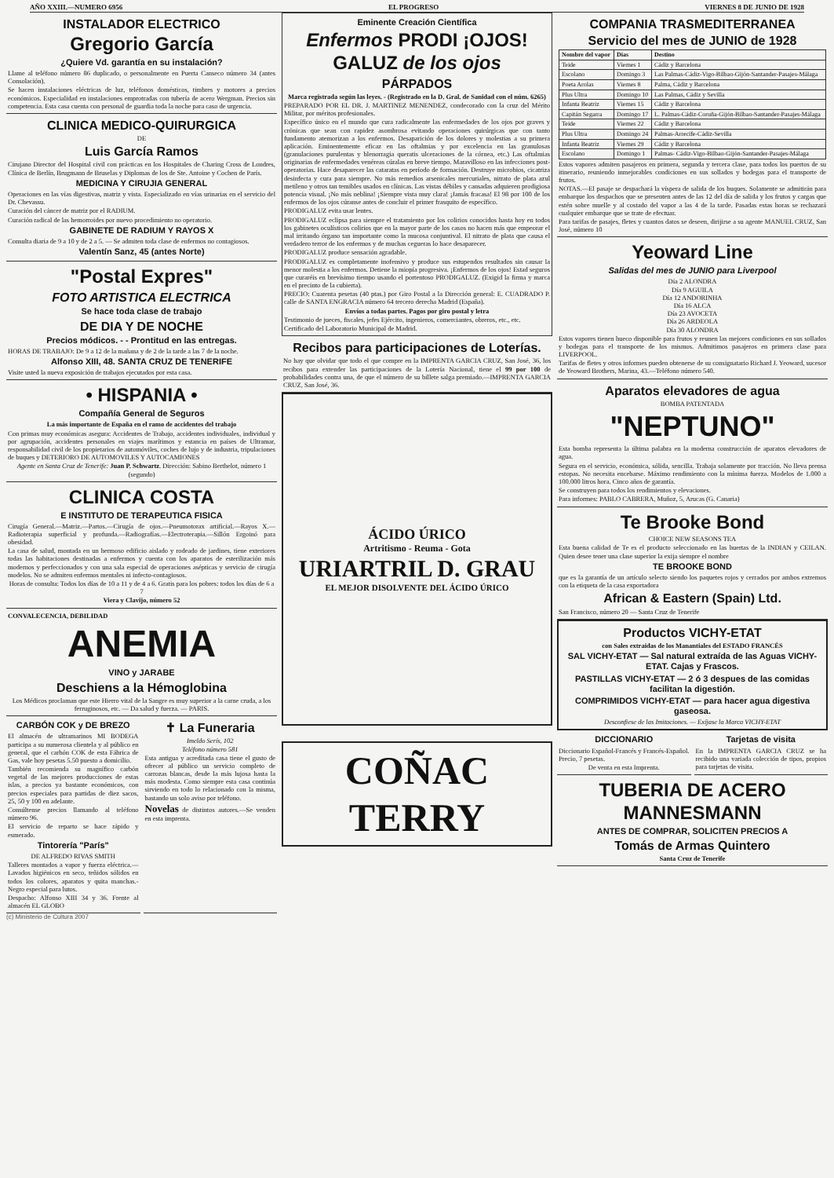AÑO XXIII.—NUMERO 6956 EL PROGRESO VIERNES 8 DE JUNIO DE 1928
INSTALADOR ELECTRICO
Gregorio García
¿Quiere Vd. garantía en su instalación?
Llame al teléfono número 86 duplicado, o personalmente en Puerta Canseco número 34 (antes Consolación).
Se hacen instalaciones eléctricas de luz, teléfonos domésticos, timbres y motores a precios económicos. Especialidad en instalaciones emprotradas con tubería de acero Wergman. Precios sin competencia. Esta casa cuenta con personal de guardia toda la noche para caso de urgencia.
CLINICA MEDICO-QUIRURGICA
DE
Luis García Ramos
Cirujano Director del Hospital civil con prácticas en los Hospitales de Charing Cross de Londres, Clínica de Berlín, Brugmann de Bruselas y Diplomas de los de Ste. Antoine y Cochen de París.
MEDICINA Y CIRUJIA GENERAL
Operaciones en las vías digestivas, matriz y vista. Especializado en vías urinarias en el servicio del Dr. Chevassu.
Curación del cáncer de matriz por el RADIUM.
Curación radical de las hemorroides por nuevo procedimiento no operatorio.
GABINETE DE RADIUM Y RAYOS X
Consulta diaria de 9 a 10 y de 2 a 5. — Se admiten toda clase de enfermos no contagiosos.
Valentín Sanz, 45 (antes Norte)
"Postal Expres"
FOTO ARTISTICA ELECTRICA
Se hace toda clase de trabajo
DE DIA Y DE NOCHE
Precios módicos. - - Prontitud en las entregas.
HORAS DE TRABAJO: De 9 a 12 de la mañana y de 2 de la tarde a las 7 de la noche.
Alfonso XIII, 48. SANTA CRUZ DE TENERIFE
Visite usted la nueva exposición de trabajos ejecutados por esta casa.
• HISPANIA •
Compañía General de Seguros
La más importante de España en el ramo de accidentes del trabajo
Con primas muy económicas asegura: Accidentes de Trabajo, accidentes individuales, individual y por agrupación, accidentes personales en viajes marítimos y estancia en países de Ultramar, responsabilidad civil de los propietarios de automóviles, coches de lujo y de industria, tripulaciones de buques y DETERIORO DE AUTOMOVILES Y AUTOCAMIONES
Agente en Santa Cruz de Tenerife: Juan P. Schwartz. Dirección: Sabino Berthelot, número 1 (segundo)
CLINICA COSTA
E INSTITUTO DE TERAPEUTICA FISICA
Cirugía General.—Matriz.—Partos.—Cirugía de ojos.—Pneumotorax artificial.—Rayos X.—Radioterapia superficial y profunda.—Radiografías.—Electroterapia.—Sillón Ergoinó para obesidad.
La casa de salud, montada en un hermoso edificio aislado y rodeado de jardines, tiene exteriores todas las habitaciones destinadas a enfermos y cuenta con los aparatos de esterilización más modernos y perfeccionados y con una sala especial de operaciones asépticas y servicio de cirugía modelos. No se admiten enfermos mentales ni infecto-contagiosos.
Horas de consulta: Todos los días de 10 a 11 y de 4 a 6. Gratis para los pobres: todos los días de 6 a 7
Viera y Clavijo, número 52
CONVALECENCIA, DEBILIDAD
ANEMIA
VINO y JARABE
Deschiens a la Hémoglobina
Los Médicos proclaman que este Hierro vital de la Sangre es muy superior a la carne cruda, a los ferruginosos, etc. — Da salud y fuerza. — PARIS.
CARBÓN COK y DE BREZO
El almacén de ultramarinos MI BODEGA participa a su numerosa clientela y al público en general, que el carbón COK de esta Fábrica de Gas, vale hoy pesetas 5.50 puesto a domicilio.
También recomienda su magnífico carbón vegetal de las mejores producciones de estas islas, a precios ya bastante económicos, con precios especiales para partidas de diez sacos, 25, 50 y 100 en adelante.
Consúltense precios llamando al teléfono número 96.
El servicio de reparto se hace rápido y esmerado.
Tintorería "París"
DE ALFREDO RIVAS SMITH
Talleres montados a vapor y fuerza eléctrica.—Lavados higiénicos en seco, teñidos sólidos en todos los colores, aparatos y quita manchas.- Negro especial para lutos.
Despacho: Alfonso XIII 34 y 36. Frente al almacén EL GLOBO
✝ La Funeraria
Imeldo Serís, 102
Teléfono número 581
Esta antigua y acreditada casa tiene el gusto de ofrecer al público un servicio completo de carrozas blancas, desde la más lujosa hasta la más modesta. Como siempre esta casa continúa sirviendo en todo lo relacionado con la misma, bastando un solo aviso por teléfono.
Novelas de distintos autores.—Se venden en esta imprenta.
Eminente Creación Científica
Enfermos PRODI ¡OJOS! GALUZ de los ojos
PÁRPADOS
Marca registrada según las leyes. - (Registrado en la D. Gral. de Sanidad con el núm. 6265)
PREPARADO POR EL DR. J. MARTINEZ MENENDEZ, condecorado con la cruz del Mérito Militar, por méritos profesionales.
Específico único en el mundo que cura radicalmente las enfermedades de los ojos por graves y crónicas que sean con rapidez asombrosa evitando operaciones quirúrgicas que con tanto fundamento atemorizan a los enfermos. Desaparición de los dolores y molestias a su primera aplicación. Eminentemente eficaz en las oftalmias y por excelencia en las granulosas (granulaciones purulentas y blenorragia queratis ulceraciones de la córnea, etc.) Las oftalmias originarias de enfermedades venéreas cúralas en breve tiempo. Maravilloso en las infecciones post-operatorias. Hace desaparecer las cataratas en período de formación. Destruye microbios, cicatriza desinfecta y cura para siempre. No más remedios arsenicales mercuriales, nitrato de plata azul metileno y otros tan temibles usados en clínicas. Las vistas débiles y cansadas adquieren prodigiosa potencia visual. ¡No más neblina! ¡Siempre vista muy clara! ¡Jamás fracasa! El 98 por 100 de los enfermos de los ojos cúranse antes de concluir el primer frasquito de específico.
PRODIGALUZ evita usar lentes.
PRODIGALUZ eclipsa para siempre el tratamiento por los colirios conocidos hasta hoy en todos los gabinetes oculísticos colirios que en la mayor parte de los casos no hacen más que empeorar el mal irritando órgano tan importante como la mucosa conjuntival. El nitrato de plata que causa el verdadero terror de los enfermos y de muchas cegueras lo hace desaparecer.
PRODIGALUZ produce sensación agradable.
PRODIGALUZ es completamente inofensivo y produce sus estupendos resultados sin causar la menor molestia a los enfermos. Detiene la miopía progresiva. ¡Enfermos de los ojos! Estad seguros que curaréis en brevísimo tiempo usando el portentoso PRODIGALUZ. (Exigid la firma y marca en el precinto de la cubierta).
PRECIO: Cuarenta pesetas (40 ptas.) por Giro Postal a la Dirección general: E. CUADRADO P. calle de SANTA ENGRACIA número 64 tercero derecha Madrid (España).
Envíos a todas partes. Pagos por giro postal y letra
Testimonio de jueces, fiscales, jefes Ejército, ingenieros, comerciantes, obreros, etc., etc.
Certificado del Laboratorio Municipal de Madrid.
Recibos para participaciones de Loterías.
No hay que olvidar que todo el que compre en la IMPRENTA GARCIA CRUZ, San José, 36, los recibos para extender las participaciones de la Lotería Nacional, tiene el 99 por 100 de probabilidades contra una, de que el número de su billete salga premiado.—IMPRENTA GARCIA CRUZ, San José, 36.
ÁCIDO ÚRICO
Artritismo - Reuma - Gota
URIARTRIL D. GRAU
EL MEJOR DISOLVENTE DEL ÁCIDO ÚRICO
COÑAC TERRY
COMPANIA TRASMEDITERRANEA
Servicio del mes de JUNIO de 1928
| Nombre del vapor | Días | Destino |
| --- | --- | --- |
| Teide | Viernes 1 | Cádiz y Barcelona |
| Escolano | Domingo 3 | Las Palmas-Cádiz-Vigo-Bilbao-Gijón-Santander-Pasajes-Málaga |
| Poeta Arolas | Viernes 8 | Palma, Cádiz y Barcelona |
| Plus Ultra | Domingo 10 | Las Palmas, Cádiz y Sevilla |
| Infanta Beatriz | Viernes 15 | Cádiz y Barcelona |
| Capitán Segarra | Domingo 17 | L. Palmas-Cádiz-Coruña-Gijón-Bilbao-Santander-Pasajes-Málaga |
| Teide | Viernes 22 | Cádiz y Barcelona |
| Plus Ultra | Domingo 24 | Palmas-Arrecife-Cádiz-Sevilla |
| Infanta Beatriz | Viernes 29 | Cádiz y Barcelona |
| Escolano | Domingo 1 | Palmas- Cádiz-Vigo-Bilbao-Gijón-Santander-Pasajes-Málaga |
Estos vapores admiten pasajeros en primera, segunda y tercera clase, para todos los puertos de su itinerario, reuniendo inmejorables condiciones en sus sollados y bodegas para el transporte de frutos.
NOTAS.—El pasaje se despachará la víspera de salida de los buques. Solamente se admitirán para embarque los despachos que se presenten antes de las 12 del día de salida y los frutos y cargas que estén sobre muelle y al costado del vapor a las 4 de la tarde. Pasadas estas horas se rechazará cualquier embarque que se trate de efectuar.
Para tarifas de pasajes, fletes y cuantos datos se deseen, dirijirse a su agente MANUEL CRUZ, San José, número 10
Yeoward Line
Salidas del mes de JUNIO para Liverpool
Día 2 ALONDRA
Día 9 AGUILA
Día 12 ANDORINHA
Día 16 ALCA
Día 23 AVOCETA
Día 26 ARDEOLA
Día 30 ALONDRA
Estos vapores tienen hueco disponible para frutos y reunen las mejores condiciones en sus sollados y bodegas para el transporte de los mismos. Admitimos pasajeros en primera clase para LIVERPOOL.
Tarifas de fletes y otros informes pueden obtenerse de su consignatario Richard J. Yeoward, sucesor de Yeoward Brothers, Marina, 43.—Teléfono número 540.
Aparatos elevadores de agua
BOMBA PATENTADA
"NEPTUNO"
Esta bomba representa la última palabra en la moderna construcción de aparatos elevadores de agua.
Segura en el servicio, económica, sólida, sencilla. Trabaja solamente por tracción. No lleva prensa estopas. No necesita encebarse. Máximo rendimiento con la mínima fuerza. Modelos de 1.000 a 100.000 litros hora. Cinco años de garantía.
Se construyen para todos los rendimientos y elevaciones.
Para informes: PABLO CABRERA, Muñoz, 5, Arucas (G. Canaria)
Te Brooke Bond
CHOICE NEW SEASONS TEA
Esta buena calidad de Te es el producto seleccionado en las huertas de la INDIAN y CEILAN. Quien desee tener una clase superior la exija siempre el nombre
TE BROOKE BOND
que es la garantía de un artículo selecto siendo los paquetes rojos y cerrados por ambos extremos con la etiqueta de la casa exportadora
African & Eastern (Spain) Ltd.
San Francisco, número 20 — Santa Cruz de Tenerife
Productos VICHY-ETAT
con Sales extraidas de los Manantiales del ESTADO FRANCÉS
SAL VICHY-ETAT — Sal natural extraída de las Aguas VICHY-ETAT. Cajas y Frascos.
PASTILLAS VICHY-ETAT — 2 ó 3 despues de las comidas facilitan la digestión.
COMPRIMIDOS VICHY-ETAT — para hacer agua digestiva gaseosa.
Desconfiese de las Imitaciones. — Exíjase la Marca VICHY-ETAT
DICCIONARIO
Diccionario Español-Francés y Francés-Español. Precio, 7 pesetas.
De venta en esta Imprenta.
Tarjetas de visita
En la IMPRENTA GARCIA CRUZ se ha recibido una variada colección de tipos, propios para tarjetas de visita.
TUBERIA DE ACERO MANNESMANN
ANTES DE COMPRAR, SOLICITEN PRECIOS A
Tomás de Armas Quintero
Santa Cruz de Tenerife
(c) Ministerio de Cultura 2007